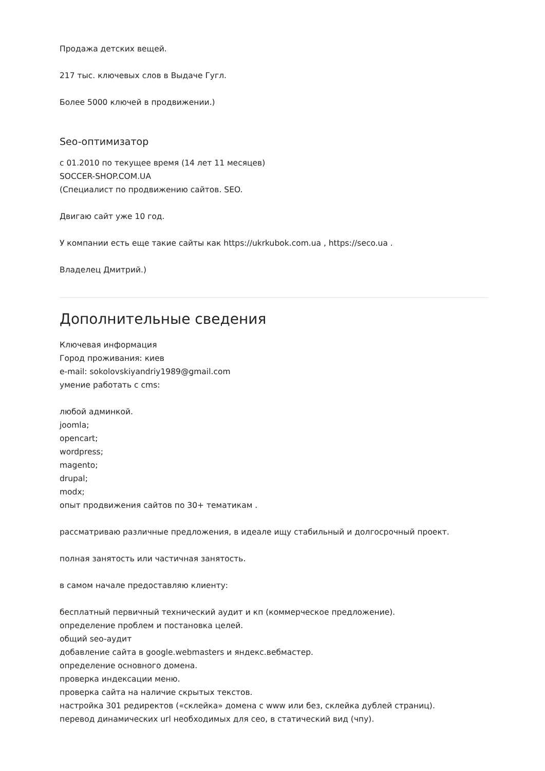Продажа детских вещей.
217 тыс. ключевых слов в Выдаче Гугл.
Более 5000 ключей в продвижении.)
Seo-оптимизатор
с 01.2010 по текущее время (14 лет 11 месяцев)
SOCCER-SHOP.COM.UA
(Специалист по продвижению сайтов. SEO.
Двигаю сайт уже 10 год.
У компании есть еще такие сайты как https://ukrkubok.com.ua , https://seco.ua .
Владелец Дмитрий.)
Дополнительные сведения
Ключевая информация
Город проживания: киев
e-mail: sokolovskiyandriy1989@gmail.com
умение работать с cms:
любой админкой.
joomla;
opencart;
wordpress;
magento;
drupal;
modx;
опыт продвижения сайтов по 30+ тематикам .
рассматриваю различные предложения, в идеале ищу стабильный и долгосрочный проект.
полная занятость или частичная занятость.
в самом начале предоставляю клиенту:
бесплатный первичный технический аудит и кп (коммерческое предложение).
определение проблем и постановка целей.
общий seo-аудит
добавление сайта в google.webmasters и яндекс.вебмастер.
определение основного домена.
проверка индексации меню.
проверка сайта на наличие скрытых текстов.
настройка 301 редиректов («склейка» домена с www или без, склейка дублей страниц).
перевод динамических url необходимых для сео, в статический вид (чпу).